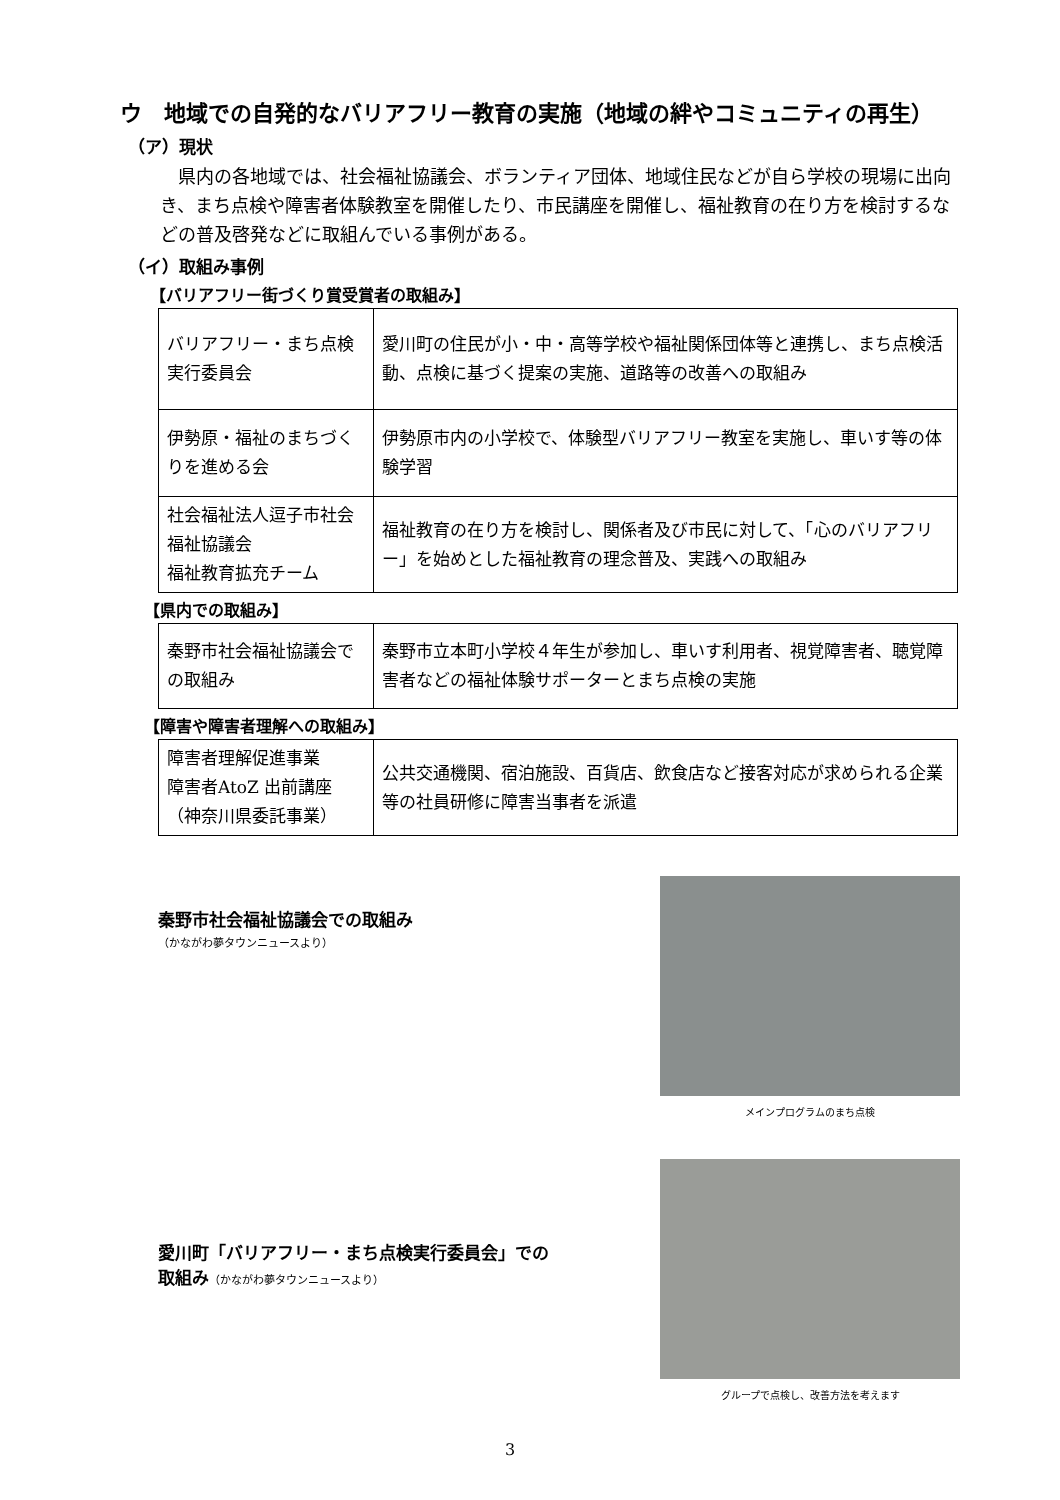ウ　地域での自発的なバリアフリー教育の実施（地域の絆やコミュニティの再生）
（ア）現状
県内の各地域では、社会福祉協議会、ボランティア団体、地域住民などが自ら学校の現場に出向き、まち点検や障害者体験教室を開催したり、市民講座を開催し、福祉教育の在り方を検討するなどの普及啓発などに取組んでいる事例がある。
（イ）取組み事例
【バリアフリー街づくり賞受賞者の取組み】
| バリアフリー・まち点検実行委員会 | 愛川町の住民が小・中・高等学校や福祉関係団体等と連携し、まち点検活動、点検に基づく提案の実施、道路等の改善への取組み |
| 伊勢原・福祉のまちづくりを進める会 | 伊勢原市内の小学校で、体験型バリアフリー教室を実施し、車いす等の体験学習 |
| 社会福祉法人逗子市社会福祉協議会 福祉教育拡充チーム | 福祉教育の在り方を検討し、関係者及び市民に対して、「心のバリアフリー」を始めとした福祉教育の理念普及、実践への取組み |
【県内での取組み】
| 秦野市社会福祉協議会での取組み | 秦野市立本町小学校４年生が参加し、車いす利用者、視覚障害者、聴覚障害者などの福祉体験サポーターとまち点検の実施 |
【障害や障害者理解への取組み】
| 障害者理解促進事業 障害者AtoZ 出前講座 （神奈川県委託事業） | 公共交通機関、宿泊施設、百貨店、飲食店など接客対応が求められる企業等の社員研修に障害当事者を派遣 |
秦野市社会福祉協議会での取組み
（かながわ夢タウンニュースより）
メインプログラムのまち点検
愛川町「バリアフリー・まち点検実行委員会」での
取組み（かながわ夢タウンニュースより）
グループで点検し、改善方法を考えます
3